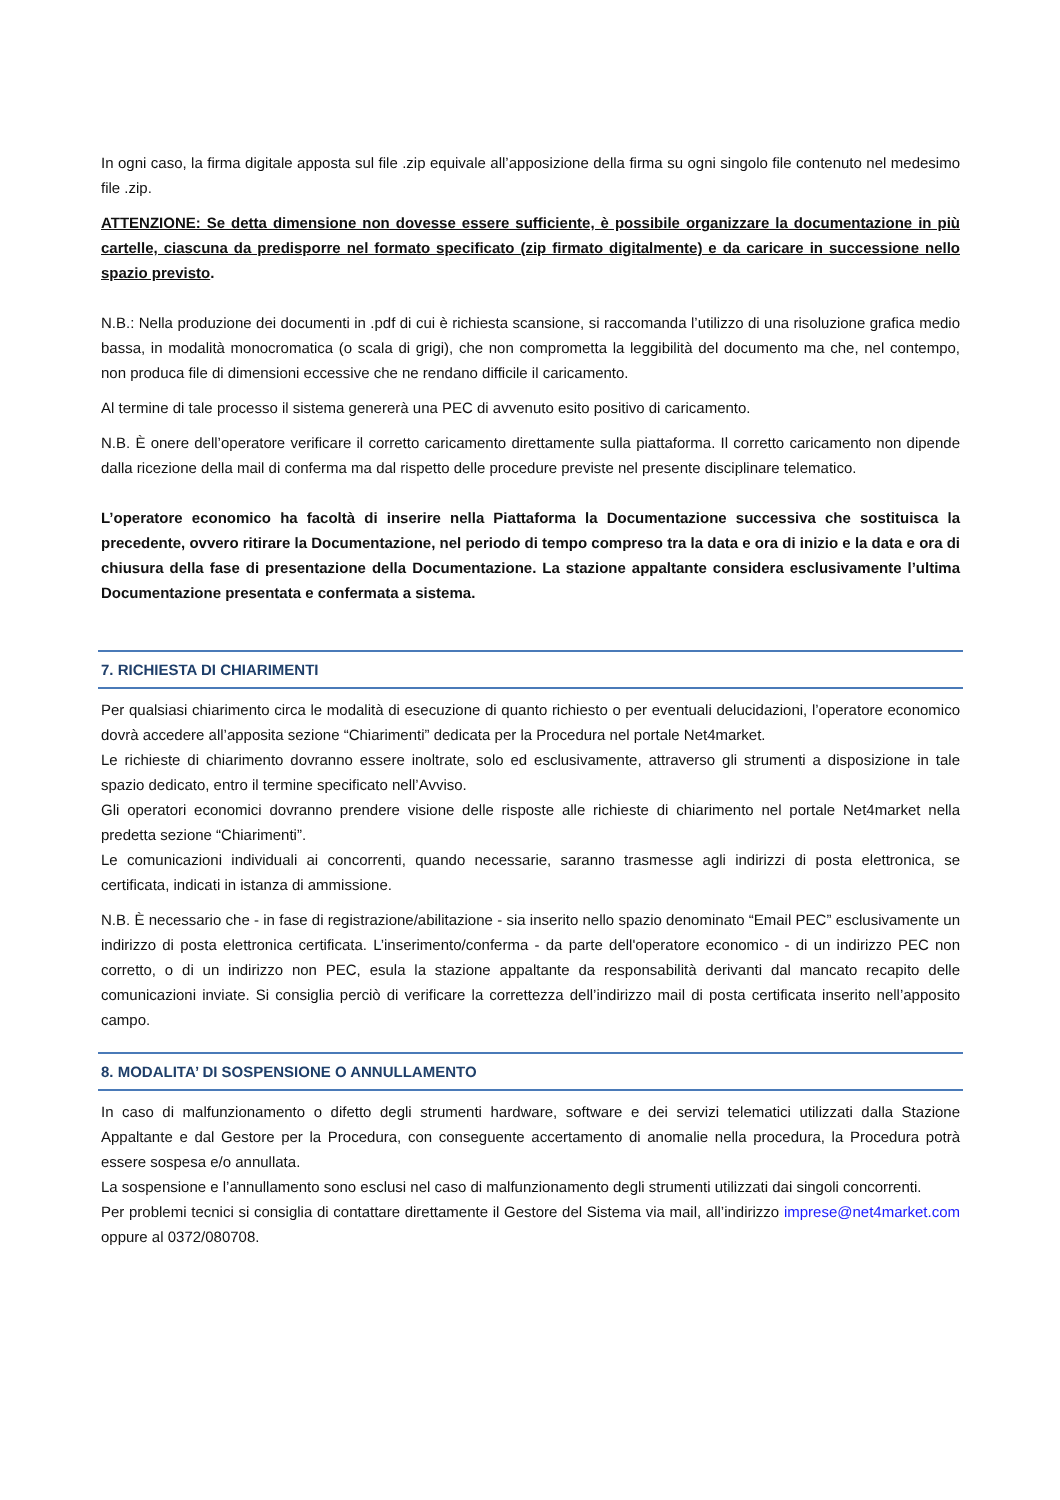In ogni caso, la firma digitale apposta sul file .zip equivale all’apposizione della firma su ogni singolo file contenuto nel medesimo file .zip.
ATTENZIONE: Se detta dimensione non dovesse essere sufficiente, è possibile organizzare la documentazione in più cartelle, ciascuna da predisporre nel formato specificato (zip firmato digitalmente) e da caricare in successione nello spazio previsto.
N.B.: Nella produzione dei documenti in .pdf di cui è richiesta scansione, si raccomanda l’utilizzo di una risoluzione grafica medio bassa, in modalità monocromatica (o scala di grigi), che non comprometta la leggibilità del documento ma che, nel contempo, non produca file di dimensioni eccessive che ne rendano difficile il caricamento.
Al termine di tale processo il sistema genererà una PEC di avvenuto esito positivo di caricamento.
N.B. È onere dell’operatore verificare il corretto caricamento direttamente sulla piattaforma. Il corretto caricamento non dipende dalla ricezione della mail di conferma ma dal rispetto delle procedure previste nel presente disciplinare telematico.
L’operatore economico ha facoltà di inserire nella Piattaforma la Documentazione successiva che sostituisca la precedente, ovvero ritirare la Documentazione, nel periodo di tempo compreso tra la data e ora di inizio e la data e ora di chiusura della fase di presentazione della Documentazione. La stazione appaltante considera esclusivamente l’ultima Documentazione presentata e confermata a sistema.
7. RICHIESTA DI CHIARIMENTI
Per qualsiasi chiarimento circa le modalità di esecuzione di quanto richiesto o per eventuali delucidazioni, l’operatore economico dovrà accedere all’apposita sezione “Chiarimenti” dedicata per la Procedura nel portale Net4market.
Le richieste di chiarimento dovranno essere inoltrate, solo ed esclusivamente, attraverso gli strumenti a disposizione in tale spazio dedicato, entro il termine specificato nell’Avviso.
Gli operatori economici dovranno prendere visione delle risposte alle richieste di chiarimento nel portale Net4market nella predetta sezione “Chiarimenti”.
Le comunicazioni individuali ai concorrenti, quando necessarie, saranno trasmesse agli indirizzi di posta elettronica, se certificata, indicati in istanza di ammissione.
N.B. È necessario che - in fase di registrazione/abilitazione - sia inserito nello spazio denominato “Email PEC” esclusivamente un indirizzo di posta elettronica certificata. L’inserimento/conferma - da parte dell'operatore economico - di un indirizzo PEC non corretto, o di un indirizzo non PEC, esula la stazione appaltante da responsabilità derivanti dal mancato recapito delle comunicazioni inviate. Si consiglia perciò di verificare la correttezza dell’indirizzo mail di posta certificata inserito nell’apposito campo.
8. MODALITA’ DI SOSPENSIONE O ANNULLAMENTO
In caso di malfunzionamento o difetto degli strumenti hardware, software e dei servizi telematici utilizzati dalla Stazione Appaltante e dal Gestore per la Procedura, con conseguente accertamento di anomalie nella procedura, la Procedura potrà essere sospesa e/o annullata.
La sospensione e l’annullamento sono esclusi nel caso di malfunzionamento degli strumenti utilizzati dai singoli concorrenti.
Per problemi tecnici si consiglia di contattare direttamente il Gestore del Sistema via mail, all’indirizzo imprese@net4market.com oppure al 0372/080708.